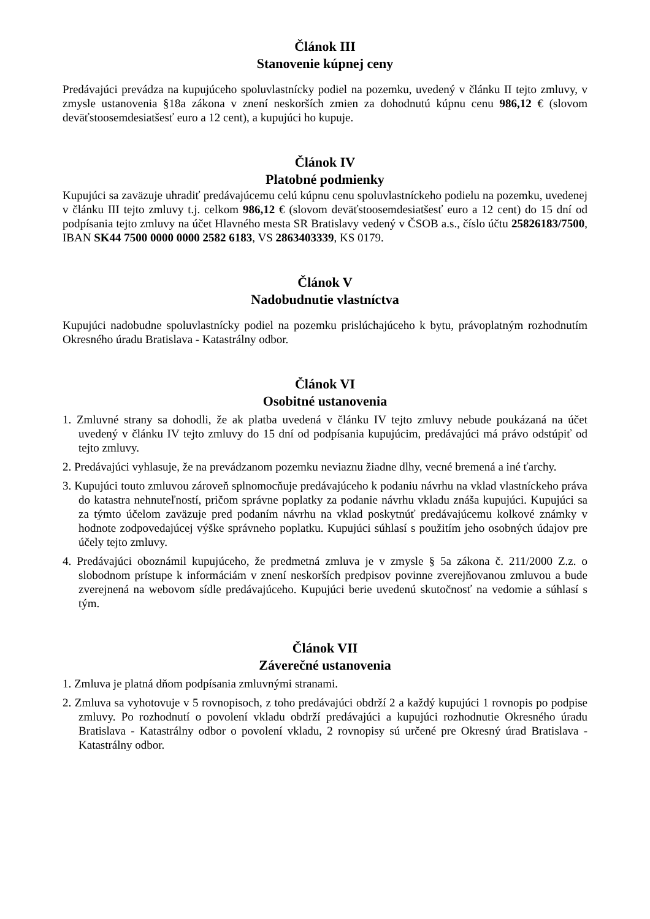Článok III
Stanovenie kúpnej ceny
Predávajúci prevádza na kupujúceho spoluvlastnícky podiel na pozemku, uvedený v článku II tejto zmluvy, v zmysle ustanovenia §18a zákona v znení neskorších zmien za dohodnutú kúpnu cenu 986,12 € (slovom deväťstoosemdesiatšesť euro a 12 cent), a kupujúci ho kupuje.
Článok IV
Platobné podmienky
Kupujúci sa zaväzuje uhradiť predávajúcemu celú kúpnu cenu spoluvlastníckeho podielu na pozemku, uvedenej v článku III tejto zmluvy t.j. celkom 986,12 € (slovom deväťstoosemdesiatšesť euro a 12 cent) do 15 dní od podpísania tejto zmluvy na účet Hlavného mesta SR Bratislavy vedený v ČSOB a.s., číslo účtu 25826183/7500, IBAN SK44 7500 0000 0000 2582 6183, VS 2863403339, KS 0179.
Článok V
Nadobudnutie vlastníctva
Kupujúci nadobudne spoluvlastnícky podiel na pozemku prislúchajúceho k bytu, právoplatným rozhodnutím Okresného úradu Bratislava - Katastrálny odbor.
Článok VI
Osobitné ustanovenia
1. Zmluvné strany sa dohodli, že ak platba uvedená v článku IV tejto zmluvy nebude poukázaná na účet uvedený v článku IV tejto zmluvy do 15 dní od podpísania kupujúcim, predávajúci má právo odstúpiť od tejto zmluvy.
2. Predávajúci vyhlasuje, že na prevádzanom pozemku neviaznu žiadne dlhy, vecné bremená a iné ťarchy.
3. Kupujúci touto zmluvou zároveň splnomocňuje predávajúceho k podaniu návrhu na vklad vlastníckeho práva do katastra nehnuteľností, pričom správne poplatky za podanie návrhu vkladu znáša kupujúci. Kupujúci sa za týmto účelom zaväzuje pred podaním návrhu na vklad poskytnúť predávajúcemu kolkové známky v hodnote zodpovedajúcej výške správneho poplatku. Kupujúci súhlasí s použitím jeho osobných údajov pre účely tejto zmluvy.
4. Predávajúci oboznámil kupujúceho, že predmetná zmluva je v zmysle § 5a zákona č. 211/2000 Z.z. o slobodnom prístupe k informáciám v znení neskorších predpisov povinne zverejňovanou zmluvou a bude zverejnená na webovom sídle predávajúceho. Kupujúci berie uvedenú skutočnosť na vedomie a súhlasí s tým.
Článok VII
Záverečné ustanovenia
1. Zmluva je platná dňom podpísania zmluvnými stranami.
2. Zmluva sa vyhotovuje v 5 rovnopisoch, z toho predávajúci obdrží 2 a každý kupujúci 1 rovnopis po podpise zmluvy. Po rozhodnutí o povolení vkladu obdrží predávajúci a kupujúci rozhodnutie Okresného úradu Bratislava - Katastrálny odbor o povolení vkladu, 2 rovnopisy sú určené pre Okresný úrad Bratislava - Katastrálny odbor.